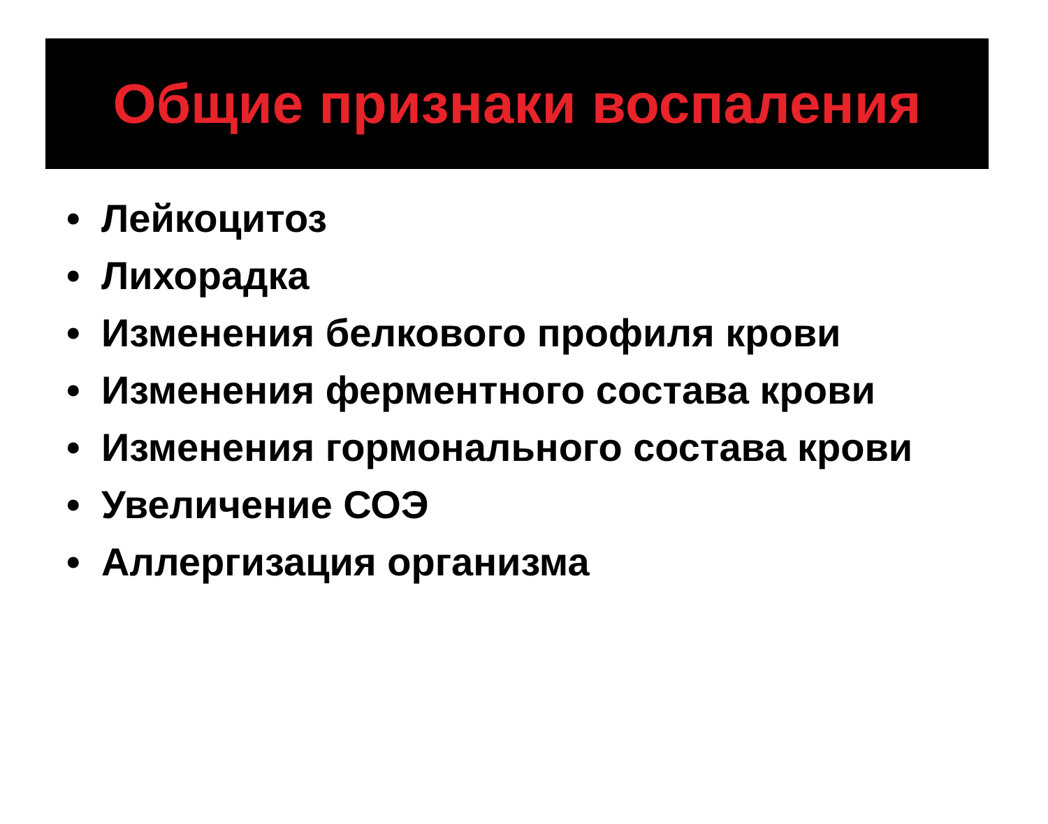Общие признаки воспаления
• Лейкоцитоз
• Лихорадка
• Изменения белкового профиля крови
• Изменения ферментного состава крови
• Изменения гормонального состава крови
• Увеличение СОЭ
• Аллергизация организма